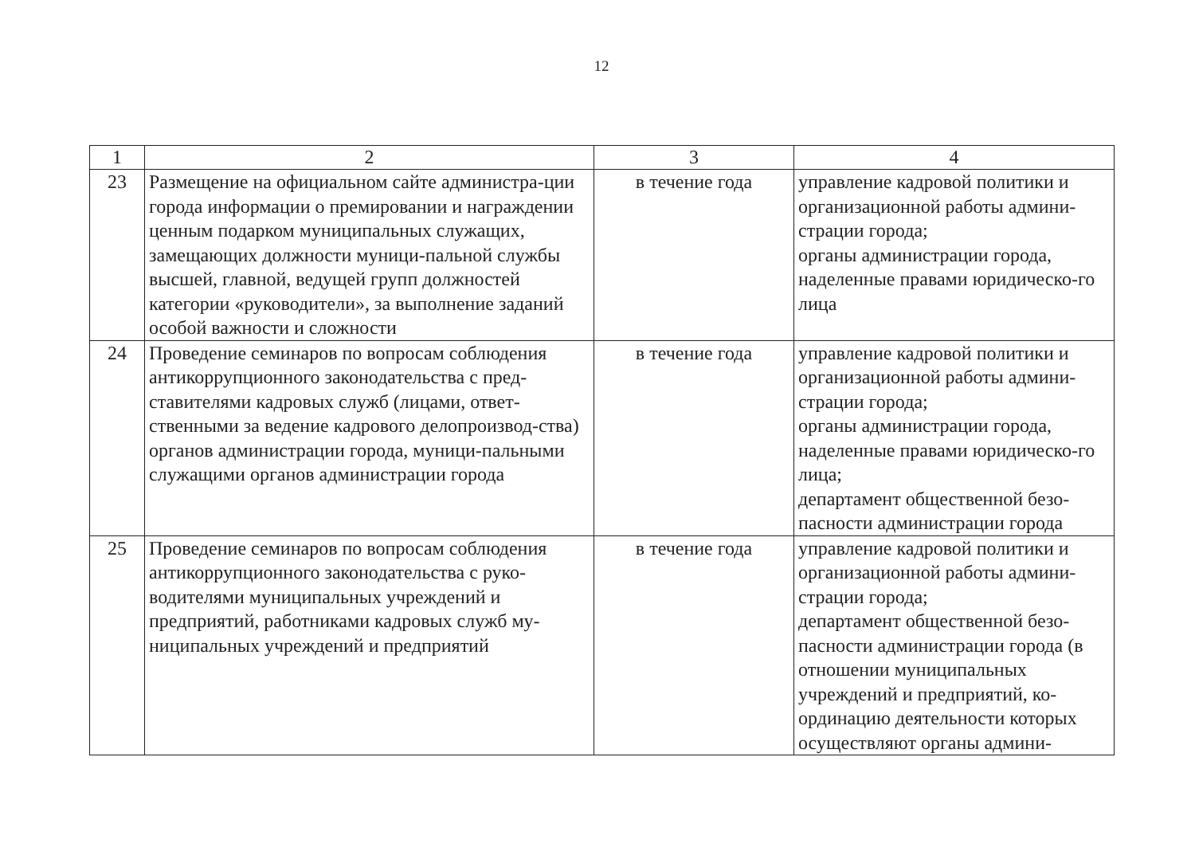12
| 1 | 2 | 3 | 4 |
| --- | --- | --- | --- |
| 23 | Размещение на официальном сайте администра-ции города информации о премировании и награждении ценным подарком муниципальных служащих, замещающих должности муници-пальной службы высшей, главной, ведущей групп должностей категории «руководители», за выполнение заданий особой важности и сложности | в течение года | управление кадровой политики и организационной работы админи-страции города; органы администрации города, наделенные правами юридическо-го лица |
| 24 | Проведение семинаров по вопросам соблюдения антикоррупционного законодательства с пред-ставителями кадровых служб (лицами, ответ-ственными за ведение кадрового делопроизвод-ства) органов администрации города, муници-пальными служащими органов администрации города | в течение года | управление кадровой политики и организационной работы админи-страции города; органы администрации города, наделенные правами юридическо-го лица; департамент общественной безо-пасности администрации города |
| 25 | Проведение семинаров по вопросам соблюдения антикоррупционного законодательства с руко-водителями муниципальных учреждений и предприятий, работниками кадровых служб му-ниципальных учреждений и предприятий | в течение года | управление кадровой политики и организационной работы админи-страции города; департамент общественной безо-пасности администрации города (в отношении муниципальных учреждений и предприятий, ко-ординацию деятельности которых осуществляют органы админи- |